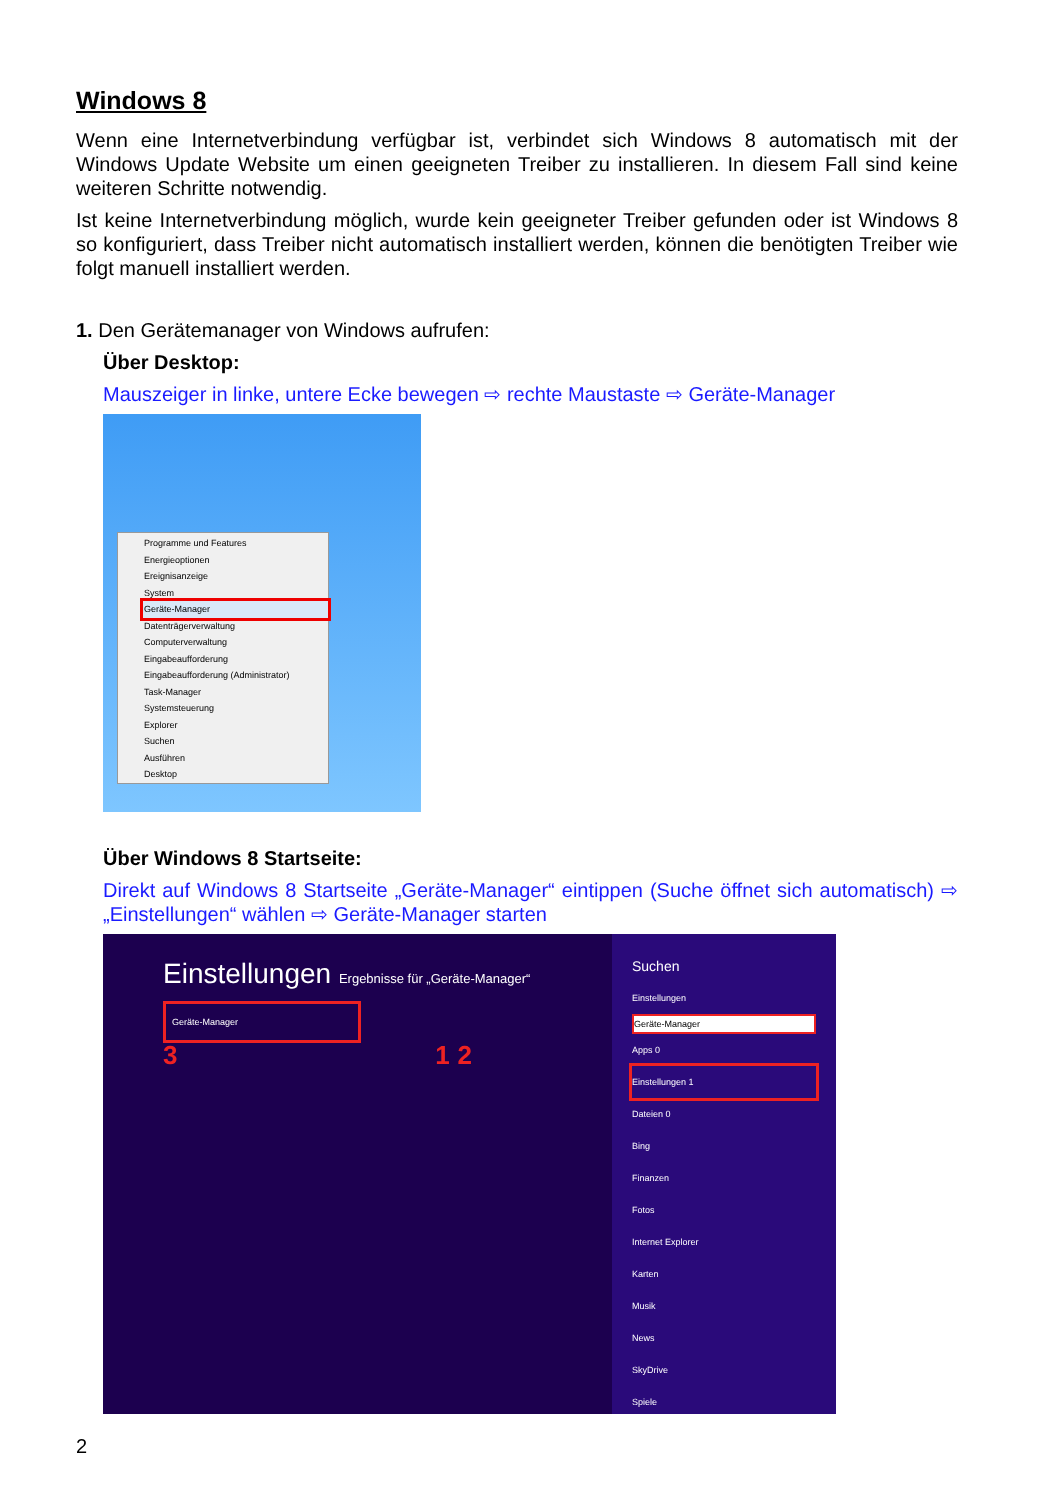Windows 8
Wenn eine Internetverbindung verfügbar ist, verbindet sich Windows 8 automatisch mit der Windows Update Website um einen geeigneten Treiber zu installieren. In diesem Fall sind keine weiteren Schritte notwendig.
Ist keine Internetverbindung möglich, wurde kein geeigneter Treiber gefunden oder ist Windows 8 so konfiguriert, dass Treiber nicht automatisch installiert werden, können die benötigten Treiber wie folgt manuell installiert werden.
1. Den Gerätemanager von Windows aufrufen:
Über Desktop:
Mauszeiger in linke, untere Ecke bewegen ⇨ rechte Maustaste ⇨ Geräte-Manager
Programme und Features
Energieoptionen
Ereignisanzeige
System
Geräte-Manager
Datenträgerverwaltung
Computerverwaltung
Eingabeaufforderung
Eingabeaufforderung (Administrator)
Task-Manager
Systemsteuerung
Explorer
Suchen
Ausführen
Desktop
Über Windows 8 Startseite:
Direkt auf Windows 8 Startseite „Geräte-Manager“ eintippen (Suche öffnet sich automatisch) ⇨ „Einstellungen“ wählen ⇨ Geräte-Manager starten
Einstellungen Ergebnisse für „Geräte-Manager“
Geräte-Manager
3 1 2
Suchen
Einstellungen
Geräte-Manager
Apps 0
Einstellungen 1
Dateien 0
Bing
Finanzen
Fotos
Internet Explorer
Karten
Musik
News
SkyDrive
Spiele
2